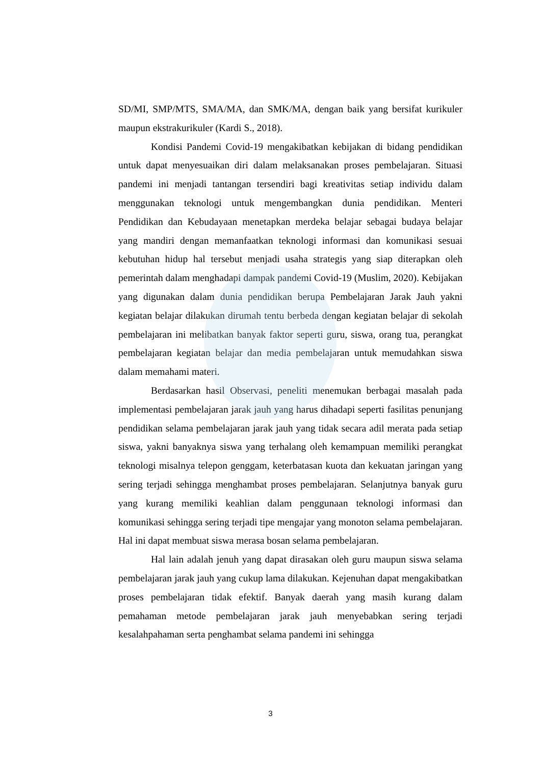SD/MI, SMP/MTS, SMA/MA, dan SMK/MA, dengan baik yang bersifat kurikuler maupun ekstrakurikuler (Kardi S., 2018).
Kondisi Pandemi Covid-19 mengakibatkan kebijakan di bidang pendidikan untuk dapat menyesuaikan diri dalam melaksanakan proses pembelajaran. Situasi pandemi ini menjadi tantangan tersendiri bagi kreativitas setiap individu dalam menggunakan teknologi untuk mengembangkan dunia pendidikan. Menteri Pendidikan dan Kebudayaan menetapkan merdeka belajar sebagai budaya belajar yang mandiri dengan memanfaatkan teknologi informasi dan komunikasi sesuai kebutuhan hidup hal tersebut menjadi usaha strategis yang siap diterapkan oleh pemerintah dalam menghadapi dampak pandemi Covid-19 (Muslim, 2020). Kebijakan yang digunakan dalam dunia pendidikan berupa Pembelajaran Jarak Jauh yakni kegiatan belajar dilakukan dirumah tentu berbeda dengan kegiatan belajar di sekolah pembelajaran ini melibatkan banyak faktor seperti guru, siswa, orang tua, perangkat pembelajaran kegiatan belajar dan media pembelajaran untuk memudahkan siswa dalam memahami materi.
Berdasarkan hasil Observasi, peneliti menemukan berbagai masalah pada implementasi pembelajaran jarak jauh yang harus dihadapi seperti fasilitas penunjang pendidikan selama pembelajaran jarak jauh yang tidak secara adil merata pada setiap siswa, yakni banyaknya siswa yang terhalang oleh kemampuan memiliki perangkat teknologi misalnya telepon genggam, keterbatasan kuota dan kekuatan jaringan yang sering terjadi sehingga menghambat proses pembelajaran. Selanjutnya banyak guru yang kurang memiliki keahlian dalam penggunaan teknologi informasi dan komunikasi sehingga sering terjadi tipe mengajar yang monoton selama pembelajaran. Hal ini dapat membuat siswa merasa bosan selama pembelajaran.
Hal lain adalah jenuh yang dapat dirasakan oleh guru maupun siswa selama pembelajaran jarak jauh yang cukup lama dilakukan. Kejenuhan dapat mengakibatkan proses pembelajaran tidak efektif. Banyak daerah yang masih kurang dalam pemahaman metode pembelajaran jarak jauh menyebabkan sering terjadi kesalahpahaman serta penghambat selama pandemi ini sehingga
3